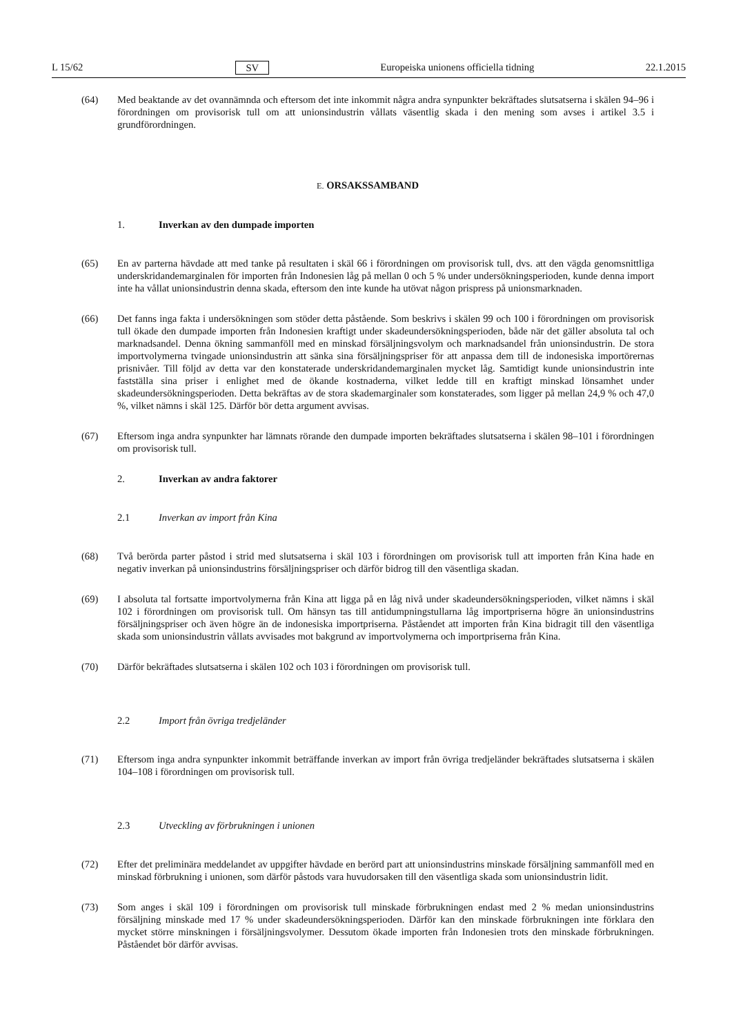L 15/62 SV Europeiska unionens officiella tidning 22.1.2015
(64) Med beaktande av det ovannämnda och eftersom det inte inkommit några andra synpunkter bekräftades slutsatserna i skälen 94–96 i förordningen om provisorisk tull om att unionsindustrin vållats väsentlig skada i den mening som avses i artikel 3.5 i grundförordningen.
E. ORSAKSSAMBAND
1. Inverkan av den dumpade importen
(65) En av parterna hävdade att med tanke på resultaten i skäl 66 i förordningen om provisorisk tull, dvs. att den vägda genomsnittliga underskridandemarginalen för importen från Indonesien låg på mellan 0 och 5 % under undersökningsperioden, kunde denna import inte ha vållat unionsindustrin denna skada, eftersom den inte kunde ha utövat någon prispress på unionsmarknaden.
(66) Det fanns inga fakta i undersökningen som stöder detta påstående. Som beskrivs i skälen 99 och 100 i förordningen om provisorisk tull ökade den dumpade importen från Indonesien kraftigt under skadeundersökningsperioden, både när det gäller absoluta tal och marknadsandel. Denna ökning sammanföll med en minskad försäljningsvolym och marknadsandel från unionsindustrin. De stora importvolymerna tvingade unionsindustrin att sänka sina försäljningspriser för att anpassa dem till de indonesiska importörernas prisnivåer. Till följd av detta var den konstaterade underskridandemarginalen mycket låg. Samtidigt kunde unionsindustrin inte fastställa sina priser i enlighet med de ökande kostnaderna, vilket ledde till en kraftigt minskad lönsamhet under skadeundersökningsperioden. Detta bekräftas av de stora skademarginaler som konstaterades, som ligger på mellan 24,9 % och 47,0 %, vilket nämns i skäl 125. Därför bör detta argument avvisas.
(67) Eftersom inga andra synpunkter har lämnats rörande den dumpade importen bekräftades slutsatserna i skälen 98–101 i förordningen om provisorisk tull.
2. Inverkan av andra faktorer
2.1 Inverkan av import från Kina
(68) Två berörda parter påstod i strid med slutsatserna i skäl 103 i förordningen om provisorisk tull att importen från Kina hade en negativ inverkan på unionsindustrins försäljningspriser och därför bidrog till den väsentliga skadan.
(69) I absoluta tal fortsatte importvolymerna från Kina att ligga på en låg nivå under skadeundersökningsperioden, vilket nämns i skäl 102 i förordningen om provisorisk tull. Om hänsyn tas till antidumpningstullarna låg importpriserna högre än unionsindustrins försäljningspriser och även högre än de indonesiska importpriserna. Påståendet att importen från Kina bidragit till den väsentliga skada som unionsindustrin vållats avvisades mot bakgrund av importvolymerna och importpriserna från Kina.
(70) Därför bekräftades slutsatserna i skälen 102 och 103 i förordningen om provisorisk tull.
2.2 Import från övriga tredjeländer
(71) Eftersom inga andra synpunkter inkommit beträffande inverkan av import från övriga tredjeländer bekräftades slutsatserna i skälen 104–108 i förordningen om provisorisk tull.
2.3 Utveckling av förbrukningen i unionen
(72) Efter det preliminära meddelandet av uppgifter hävdade en berörd part att unionsindustrins minskade försäljning sammanföll med en minskad förbrukning i unionen, som därför påstods vara huvudorsaken till den väsentliga skada som unionsindustrin lidit.
(73) Som anges i skäl 109 i förordningen om provisorisk tull minskade förbrukningen endast med 2 % medan unionsindustrins försäljning minskade med 17 % under skadeundersökningsperioden. Därför kan den minskade förbrukningen inte förklara den mycket större minskningen i försäljningsvolymer. Dessutom ökade importen från Indonesien trots den minskade förbrukningen. Påståendet bör därför avvisas.